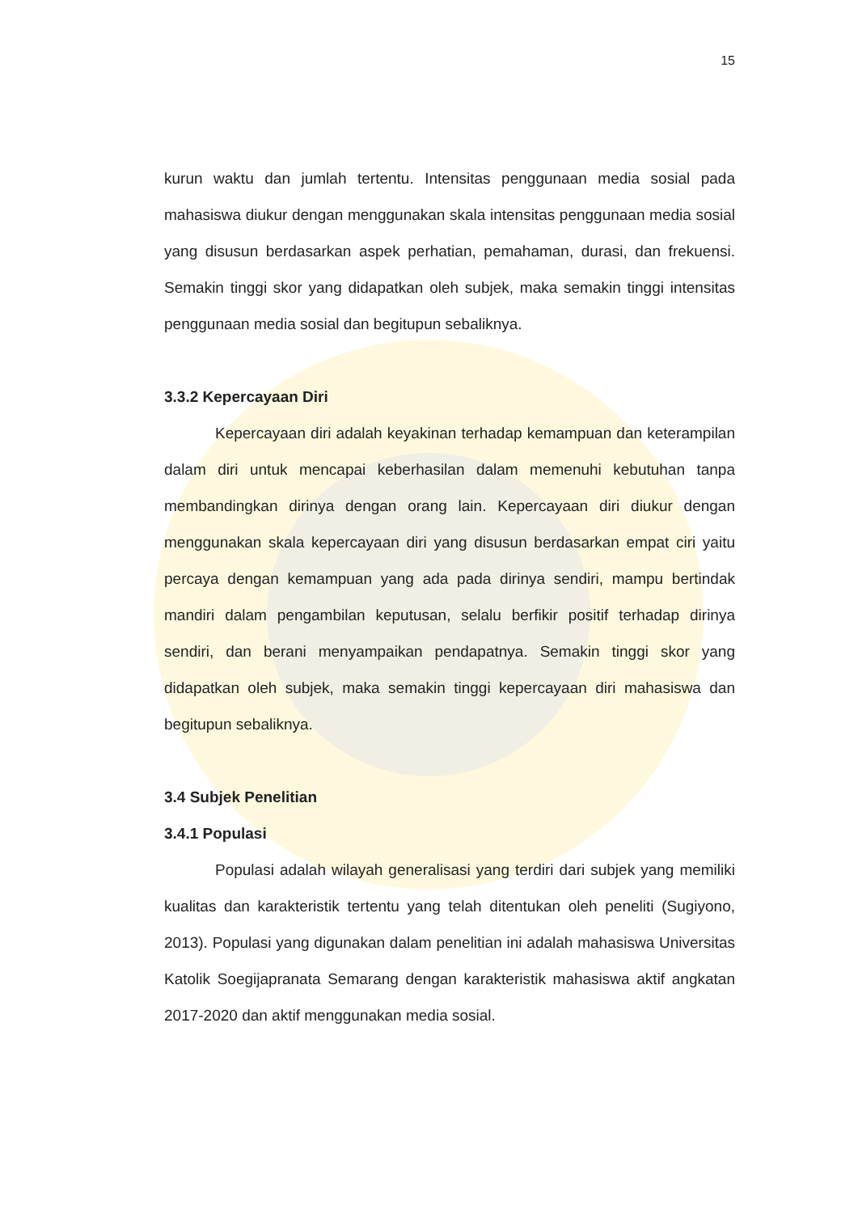15
kurun waktu dan jumlah tertentu. Intensitas penggunaan media sosial pada mahasiswa diukur dengan menggunakan skala intensitas penggunaan media sosial yang disusun berdasarkan aspek perhatian, pemahaman, durasi, dan frekuensi. Semakin tinggi skor yang didapatkan oleh subjek, maka semakin tinggi intensitas penggunaan media sosial dan begitupun sebaliknya.
3.3.2 Kepercayaan Diri
Kepercayaan diri adalah keyakinan terhadap kemampuan dan keterampilan dalam diri untuk mencapai keberhasilan dalam memenuhi kebutuhan tanpa membandingkan dirinya dengan orang lain. Kepercayaan diri diukur dengan menggunakan skala kepercayaan diri yang disusun berdasarkan empat ciri yaitu percaya dengan kemampuan yang ada pada dirinya sendiri, mampu bertindak mandiri dalam pengambilan keputusan, selalu berfikir positif terhadap dirinya sendiri, dan berani menyampaikan pendapatnya. Semakin tinggi skor yang didapatkan oleh subjek, maka semakin tinggi kepercayaan diri mahasiswa dan begitupun sebaliknya.
3.4 Subjek Penelitian
3.4.1 Populasi
Populasi adalah wilayah generalisasi yang terdiri dari subjek yang memiliki kualitas dan karakteristik tertentu yang telah ditentukan oleh peneliti (Sugiyono, 2013). Populasi yang digunakan dalam penelitian ini adalah mahasiswa Universitas Katolik Soegijapranata Semarang dengan karakteristik mahasiswa aktif angkatan 2017-2020 dan aktif menggunakan media sosial.